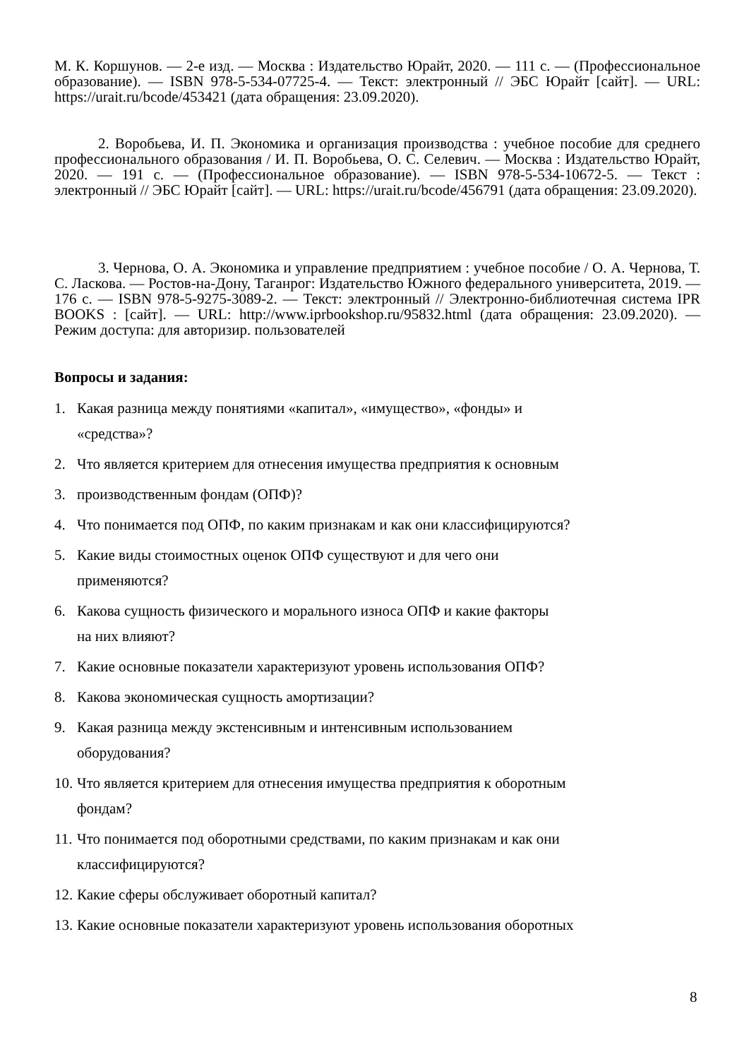М. К. Коршунов. — 2-е изд. — Москва : Издательство Юрайт, 2020. — 111 с. — (Профессиональное образование). — ISBN 978-5-534-07725-4. — Текст: электронный // ЭБС Юрайт [сайт]. — URL: https://urait.ru/bcode/453421 (дата обращения: 23.09.2020).
2. Воробьева, И. П. Экономика и организация производства : учебное пособие для среднего профессионального образования / И. П. Воробьева, О. С. Селевич. — Москва : Издательство Юрайт, 2020. — 191 с. — (Профессиональное образование). — ISBN 978-5-534-10672-5. — Текст : электронный // ЭБС Юрайт [сайт]. — URL: https://urait.ru/bcode/456791 (дата обращения: 23.09.2020).
3. Чернова, О. А. Экономика и управление предприятием : учебное пособие / О. А. Чернова, Т. С. Ласкова. — Ростов-на-Дону, Таганрог: Издательство Южного федерального университета, 2019. — 176 с. — ISBN 978-5-9275-3089-2. — Текст: электронный // Электронно-библиотечная система IPR BOOKS : [сайт]. — URL: http://www.iprbookshop.ru/95832.html (дата обращения: 23.09.2020). — Режим доступа: для авторизир. пользователей
Вопросы и задания:
1. Какая разница между понятиями «капитал», «имущество», «фонды» и
«средства»?
2. Что является критерием для отнесения имущества предприятия к основным
3. производственным фондам (ОПФ)?
4. Что понимается под ОПФ, по каким признакам и как они классифицируются?
5. Какие виды стоимостных оценок ОПФ существуют и для чего они
применяются?
6. Какова сущность физического и морального износа ОПФ и какие факторы
на них влияют?
7. Какие основные показатели характеризуют уровень использования ОПФ?
8. Какова экономическая сущность амортизации?
9. Какая разница между экстенсивным и интенсивным использованием
оборудования?
10. Что является критерием для отнесения имущества предприятия к оборотным
фондам?
11. Что понимается под оборотными средствами, по каким признакам и как они
классифицируются?
12. Какие сферы обслуживает оборотный капитал?
13. Какие основные показатели характеризуют уровень использования оборотных
8